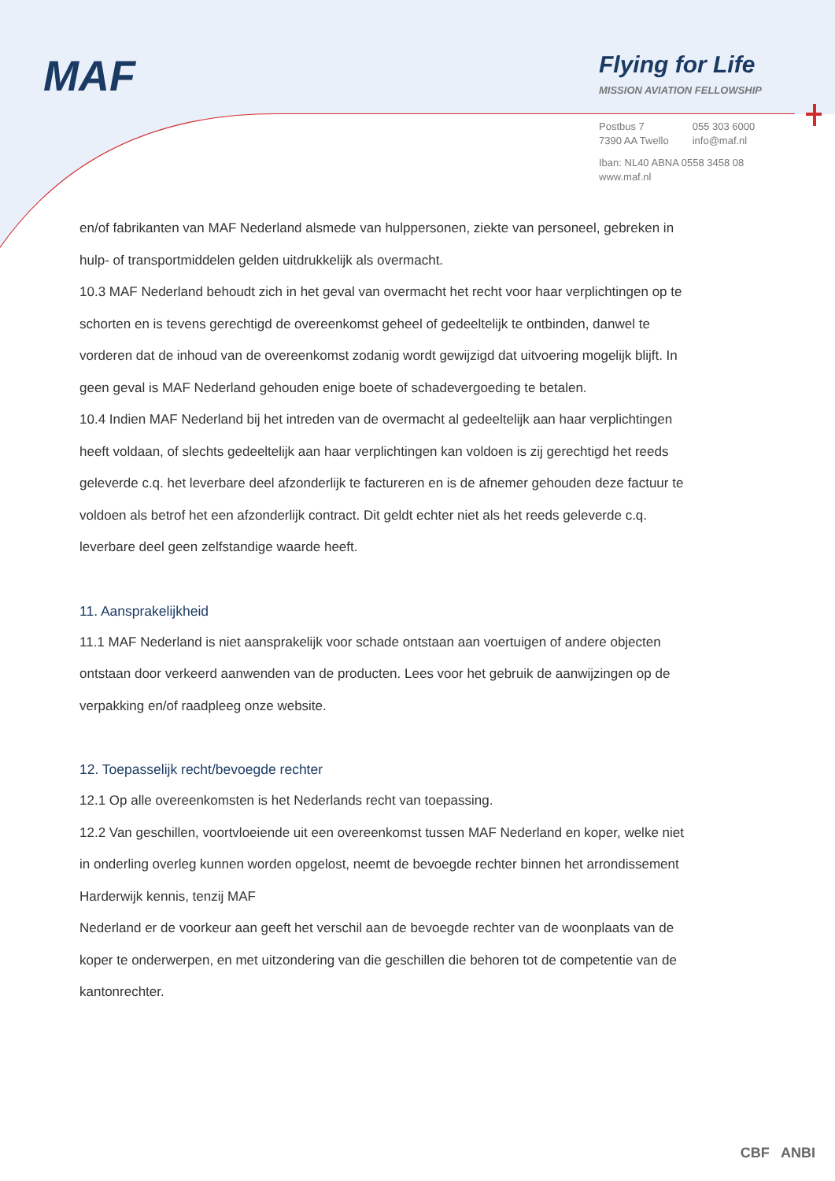MAF
Flying for Life
MISSION AVIATION FELLOWSHIP
Postbus 7
7390 AA Twello
055 303 6000
info@maf.nl
Iban: NL40 ABNA 0558 3458 08
www.maf.nl
en/of fabrikanten van MAF Nederland alsmede van hulppersonen, ziekte van personeel, gebreken in hulp- of transportmiddelen gelden uitdrukkelijk als overmacht.
10.3 MAF Nederland behoudt zich in het geval van overmacht het recht voor haar verplichtingen op te schorten en is tevens gerechtigd de overeenkomst geheel of gedeeltelijk te ontbinden, danwel te vorderen dat de inhoud van de overeenkomst zodanig wordt gewijzigd dat uitvoering mogelijk blijft. In geen geval is MAF Nederland gehouden enige boete of schadevergoeding te betalen.
10.4 Indien MAF Nederland bij het intreden van de overmacht al gedeeltelijk aan haar verplichtingen heeft voldaan, of slechts gedeeltelijk aan haar verplichtingen kan voldoen is zij gerechtigd het reeds geleverde c.q. het leverbare deel afzonderlijk te factureren en is de afnemer gehouden deze factuur te voldoen als betrof het een afzonderlijk contract. Dit geldt echter niet als het reeds geleverde c.q. leverbare deel geen zelfstandige waarde heeft.
11. Aansprakelijkheid
11.1 MAF Nederland is niet aansprakelijk voor schade ontstaan aan voertuigen of andere objecten ontstaan door verkeerd aanwenden van de producten. Lees voor het gebruik de aanwijzingen op de verpakking en/of raadpleeg onze website.
12. Toepasselijk recht/bevoegde rechter
12.1 Op alle overeenkomsten is het Nederlands recht van toepassing.
12.2 Van geschillen, voortvloeiende uit een overeenkomst tussen MAF Nederland en koper, welke niet in onderling overleg kunnen worden opgelost, neemt de bevoegde rechter binnen het arrondissement Harderwijk kennis, tenzij MAF
Nederland er de voorkeur aan geeft het verschil aan de bevoegde rechter van de woonplaats van de koper te onderwerpen, en met uitzondering van die geschillen die behoren tot de competentie van de kantonrechter.
CBF ANBI